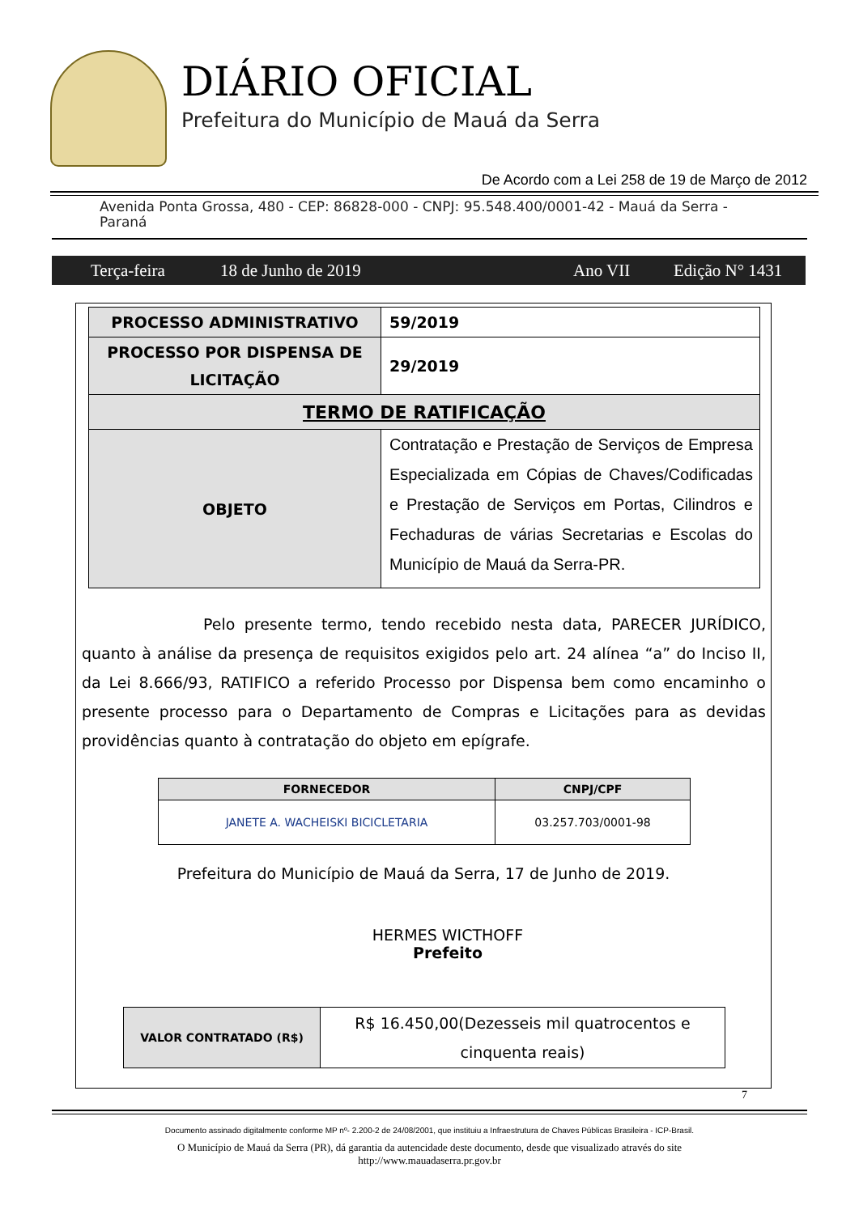DIÁRIO OFICIAL
Prefeitura do Município de Mauá da Serra
De Acordo com a Lei 258 de 19 de Março de 2012
Avenida Ponta Grossa, 480 - CEP: 86828-000 - CNPJ: 95.548.400/0001-42 - Mauá da Serra - Paraná
Terça-feira 18 de Junho de 2019 Ano VII Edição N° 1431
| PROCESSO ADMINISTRATIVO | 59/2019 |
| PROCESSO POR DISPENSA DE LICITAÇÃO | 29/2019 |
| TERMO DE RATIFICAÇÃO | |
| OBJETO | Contratação e Prestação de Serviços de Empresa Especializada em Cópias de Chaves/Codificadas e Prestação de Serviços em Portas, Cilindros e Fechaduras de várias Secretarias e Escolas do Município de Mauá da Serra-PR. |
Pelo presente termo, tendo recebido nesta data, PARECER JURÍDICO, quanto à análise da presença de requisitos exigidos pelo art. 24 alínea “a” do Inciso II, da Lei 8.666/93, RATIFICO a referido Processo por Dispensa bem como encaminho o presente processo para o Departamento de Compras e Licitações para as devidas providências quanto à contratação do objeto em epígrafe.
| FORNECEDOR | CNPJ/CPF |
| --- | --- |
| JANETE A. WACHEISKI BICICLETARIA | 03.257.703/0001-98 |
Prefeitura do Município de Mauá da Serra, 17 de Junho de 2019.
HERMES WICTHOFF
Prefeito
| VALOR CONTRATADO (R$) | R$ 16.450,00(Dezesseis mil quatrocentos e cinquenta reais) |
7
Documento assinado digitalmente conforme MP nº- 2.200-2 de 24/08/2001, que instituiu a Infraestrutura de Chaves Públicas Brasileira - ICP-Brasil.
O Município de Mauá da Serra (PR), dá garantia da autencidade deste documento, desde que visualizado através do site
http://www.mauadaserra.pr.gov.br